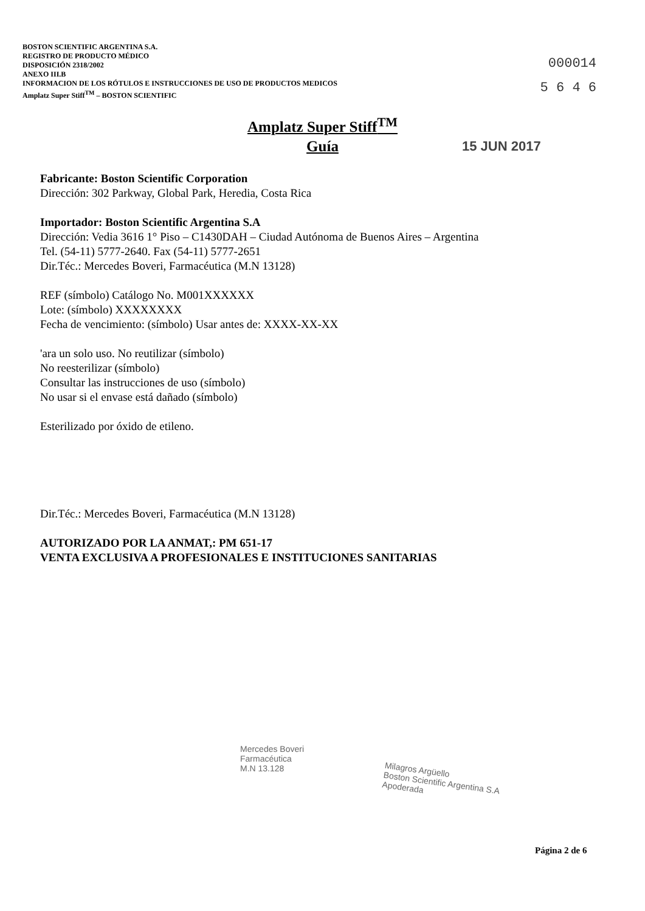BOSTON SCIENTIFIC ARGENTINA S.A.
REGISTRO DE PRODUCTO MÉDICO
DISPOSICIÓN 2318/2002
ANEXO III.B
INFORMACION DE LOS RÓTULOS E INSTRUCCIONES DE USO DE PRODUCTOS MEDICOS
Amplatz Super Stiff<sup>TM</sup> – BOSTON SCIENTIFIC
000014
5 6 4 6
Amplatz Super Stiff<sup>TM</sup>
Guía
15 JUN 2017
Fabricante: Boston Scientific Corporation
Dirección: 302 Parkway, Global Park, Heredia, Costa Rica
Importador: Boston Scientific Argentina S.A
Dirección: Vedia 3616 1° Piso – C1430DAH – Ciudad Autónoma de Buenos Aires – Argentina
Tel. (54-11) 5777-2640. Fax (54-11) 5777-2651
Dir.Téc.: Mercedes Boveri, Farmacéutica (M.N 13128)
REF (símbolo) Catálogo No. M001XXXXXX
Lote: (símbolo) XXXXXXXX
Fecha de vencimiento: (símbolo) Usar antes de: XXXX-XX-XX
'ara un solo uso. No reutilizar (símbolo)
No reesterilizar (símbolo)
Consultar las instrucciones de uso (símbolo)
No usar si el envase está dañado (símbolo)
Esterilizado por óxido de etileno.
Dir.Téc.: Mercedes Boveri, Farmacéutica (M.N 13128)
AUTORIZADO POR LA ANMAT,: PM 651-17
VENTA EXCLUSIVA A PROFESIONALES E INSTITUCIONES SANITARIAS
Mercedes Boveri
Farmacéutica
M.N 13.128
Milagros Argüello
Boston Scientific Argentina S.A
Apoderada
Página 2 de 6